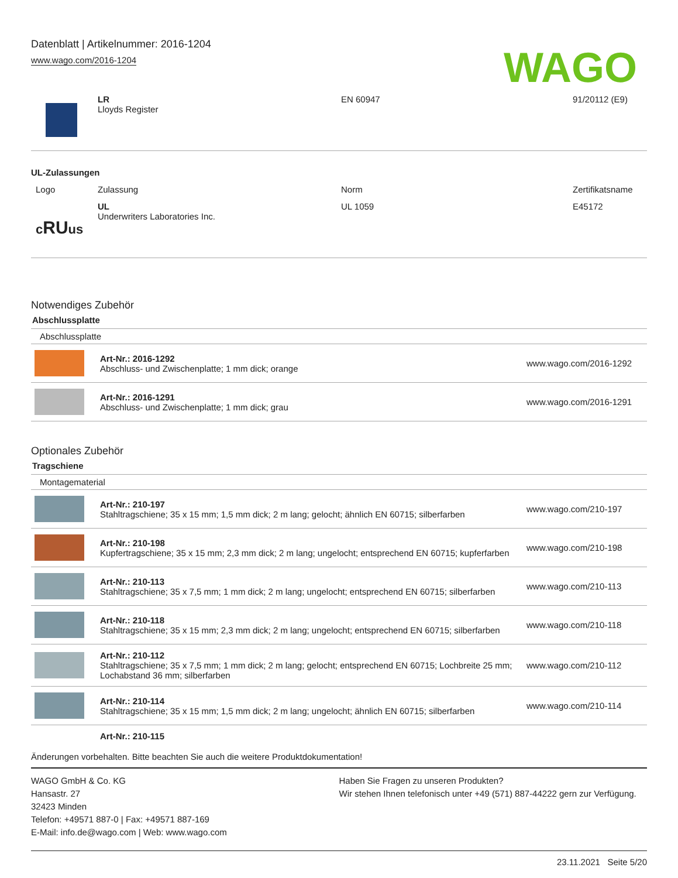Datenblatt | Artikelnummer: 2016-1204
www.wago.com/2016-1204
WAGO
| | LR Lloyds Register | EN 60947 | 91/20112 (E9) |
UL-Zulassungen
| Logo | Zulassung | Norm | Zertifikatsname |
| --- | --- | --- | --- |
| c RU us | UL Underwriters Laboratories Inc. | UL 1059 | E45172 |
Notwendiges Zubehör
Abschlussplatte
Abschlussplatte
| | Art-Nr.: 2016-1292 Abschluss- und Zwischenplatte; 1 mm dick; orange | www.wago.com/2016-1292 |
| | Art-Nr.: 2016-1291 Abschluss- und Zwischenplatte; 1 mm dick; grau | www.wago.com/2016-1291 |
Optionales Zubehör
Tragschiene
Montagematerial
| | Art-Nr.: 210-197 Stahltragschiene; 35 x 15 mm; 1,5 mm dick; 2 m lang; gelocht; ähnlich EN 60715; silberfarben | www.wago.com/210-197 |
| | Art-Nr.: 210-198 Kupfertragschiene; 35 x 15 mm; 2,3 mm dick; 2 m lang; ungelocht; entsprechend EN 60715; kupferfarben | www.wago.com/210-198 |
| | Art-Nr.: 210-113 Stahltragschiene; 35 x 7,5 mm; 1 mm dick; 2 m lang; ungelocht; entsprechend EN 60715; silberfarben | www.wago.com/210-113 |
| | Art-Nr.: 210-118 Stahltragschiene; 35 x 15 mm; 2,3 mm dick; 2 m lang; ungelocht; entsprechend EN 60715; silberfarben | www.wago.com/210-118 |
| | Art-Nr.: 210-112 Stahltragschiene; 35 x 7,5 mm; 1 mm dick; 2 m lang; gelocht; entsprechend EN 60715; Lochbreite 25 mm; Lochabstand 36 mm; silberfarben | www.wago.com/210-112 |
| | Art-Nr.: 210-114 Stahltragschiene; 35 x 15 mm; 1,5 mm dick; 2 m lang; ungelocht; ähnlich EN 60715; silberfarben | www.wago.com/210-114 |
| | Art-Nr.: 210-115 | |
Änderungen vorbehalten. Bitte beachten Sie auch die weitere Produktdokumentation!
WAGO GmbH & Co. KG
Hansastr. 27
32423 Minden
Telefon: +49571 887-0 | Fax: +49571 887-169
E-Mail: info.de@wago.com | Web: www.wago.com
Haben Sie Fragen zu unseren Produkten?
Wir stehen Ihnen telefonisch unter +49 (571) 887-44222 gern zur Verfügung.
23.11.2021 Seite 5/20